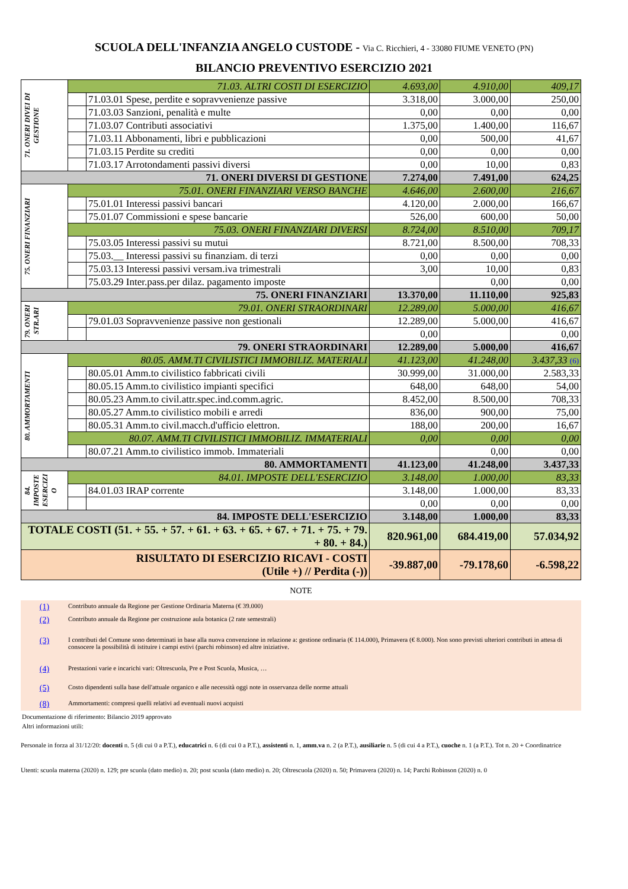SCUOLA DELL'INFANZIA ANGELO CUSTODE - Via C. Ricchieri, 4 - 33080 FIUME VENETO (PN)
BILANCIO PREVENTIVO ESERCIZIO 2021
| 71. ONERI DIVEI DI GESTIONE | 71.03. ALTRI COSTI DI ESERCIZIO | | 4.693,00 | 4.910,00 | 409,17 |
| | | 71.03.01 Spese, perdite e sopravvenienze passive | 3.318,00 | 3.000,00 | 250,00 |
| | | 71.03.03 Sanzioni, penalità e multe | 0,00 | 0,00 | 0,00 |
| | | 71.03.07 Contributi associativi | 1.375,00 | 1.400,00 | 116,67 |
| | | 71.03.11 Abbonamenti, libri e pubblicazioni | 0,00 | 500,00 | 41,67 |
| | | 71.03.15 Perdite su crediti | 0,00 | 0,00 | 0,00 |
| | | 71.03.17 Arrotondamenti passivi diversi | 0,00 | 10,00 | 0,83 |
| 71. ONERI DIVERSI DI GESTIONE | | | 7.274,00 | 7.491,00 | 624,25 |
| 75. ONERI FINANZIARI | 75.01. ONERI FINANZIARI VERSO BANCHE | | 4.646,00 | 2.600,00 | 216,67 |
| | | 75.01.01 Interessi passivi bancari | 4.120,00 | 2.000,00 | 166,67 |
| | | 75.01.07 Commissioni e spese bancarie | 526,00 | 600,00 | 50,00 |
| | 75.03. ONERI FINANZIARI DIVERSI | | 8.724,00 | 8.510,00 | 709,17 |
| | | 75.03.05 Interessi passivi su mutui | 8.721,00 | 8.500,00 | 708,33 |
| | | 75.03.__ Interessi passivi su finanziam. di terzi | 0,00 | 0,00 | 0,00 |
| | | 75.03.13 Interessi passivi versam.iva trimestrali | 3,00 | 10,00 | 0,83 |
| | | 75.03.29 Inter.pass.per dilaz. pagamento imposte | | 0,00 | 0,00 |
| 75. ONERI FINANZIARI | | | 13.370,00 | 11.110,00 | 925,83 |
| 79. ONERI STR.ARI | 79.01. ONERI STRAORDINARI | | 12.289,00 | 5.000,00 | 416,67 |
| | | 79.01.03 Sopravvenienze passive non gestionali | 12.289,00 | 5.000,00 | 416,67 |
| | | | 0,00 | | 0,00 |
| 79. ONERI STRAORDINARI | | | 12.289,00 | 5.000,00 | 416,67 |
| 80. AMMORTAMENTI | 80.05. AMM.TI CIVILISTICI IMMOBILIZ. MATERIALI | | 41.123,00 | 41.248,00 | 3.437,33 (6) |
| | | 80.05.01 Amm.to civilistico fabbricati civili | 30.999,00 | 31.000,00 | 2.583,33 |
| | | 80.05.15 Amm.to civilistico impianti specifici | 648,00 | 648,00 | 54,00 |
| | | 80.05.23 Amm.to civil.attr.spec.ind.comm.agric. | 8.452,00 | 8.500,00 | 708,33 |
| | | 80.05.27 Amm.to civilistico mobili e arredi | 836,00 | 900,00 | 75,00 |
| | | 80.05.31 Amm.to civil.macch.d'ufficio elettron. | 188,00 | 200,00 | 16,67 |
| | 80.07. AMM.TI CIVILISTICI IMMOBILIZ. IMMATERIALI | | 0,00 | 0,00 | 0,00 |
| | | 80.07.21 Amm.to civilistico immob. Immateriali | | 0,00 | 0,00 |
| 80. AMMORTAMENTI | | | 41.123,00 | 41.248,00 | 3.437,33 |
| 84. IMPOSTE ESERCIZI O | 84.01. IMPOSTE DELL'ESERCIZIO | | 3.148,00 | 1.000,00 | 83,33 |
| | | 84.01.03 IRAP corrente | 3.148,00 | 1.000,00 | 83,33 |
| | | | 0,00 | 0,00 | 0,00 |
| 84. IMPOSTE DELL'ESERCIZIO | | | 3.148,00 | 1.000,00 | 83,33 |
| TOTALE COSTI (51. + 55. + 57. + 61. + 63. + 65. + 67. + 71. + 75. + 79. + 80. + 84.) | | | 820.961,00 | 684.419,00 | 57.034,92 |
| RISULTATO DI ESERCIZIO RICAVI - COSTI (Utile +) // Perdita (-)) | | | -39.887,00 | -79.178,60 | -6.598,22 |
NOTE
(1) Contributo annuale da Regione per Gestione Ordinaria Materna (€ 39.000)
(2) Contributo annuale da Regione per costruzione aula botanica (2 rate semestrali)
(3) I contributi del Comune sono determinati in base alla nuova convenzione in relazione a: gestione ordinaria (€ 114.000), Primavera (€ 8.000). Non sono previsti ulteriori contributi in attesa di consocere la possibilità di istituire i campi estivi (parchi robinson) ed altre iniziative.
(4) Prestazioni varie e incarichi vari: Oltrescuola, Pre e Post Scuola, Musica, …
(5) Costo dipendenti sulla base dell'attuale organico e alle necessità oggi note in osservanza delle norme attuali
(8) Ammortamenti: compresi quelli relativi ad eventuali nuovi acquisti
Documentazione di riferimento: Bilancio 2019 approvato
Altri informazioni utili:
Personale in forza al 31/12/20: docenti n. 5 (di cui 0 a P.T.), educatrici n. 6 (di cui 0 a P.T.), assistenti n. 1, amm.va n. 2 (a P.T.), ausiliarie n. 5 (di cui 4 a P.T.), cuoche n. 1 (a P.T.). Tot n. 20 + Coordinatrice
Utenti: scuola materna (2020) n. 129; pre scuola (dato medio) n. 20; post scuola (dato medio) n. 20; Oltrescuola (2020) n. 50; Primavera (2020) n. 14; Parchi Robinson (2020) n. 0